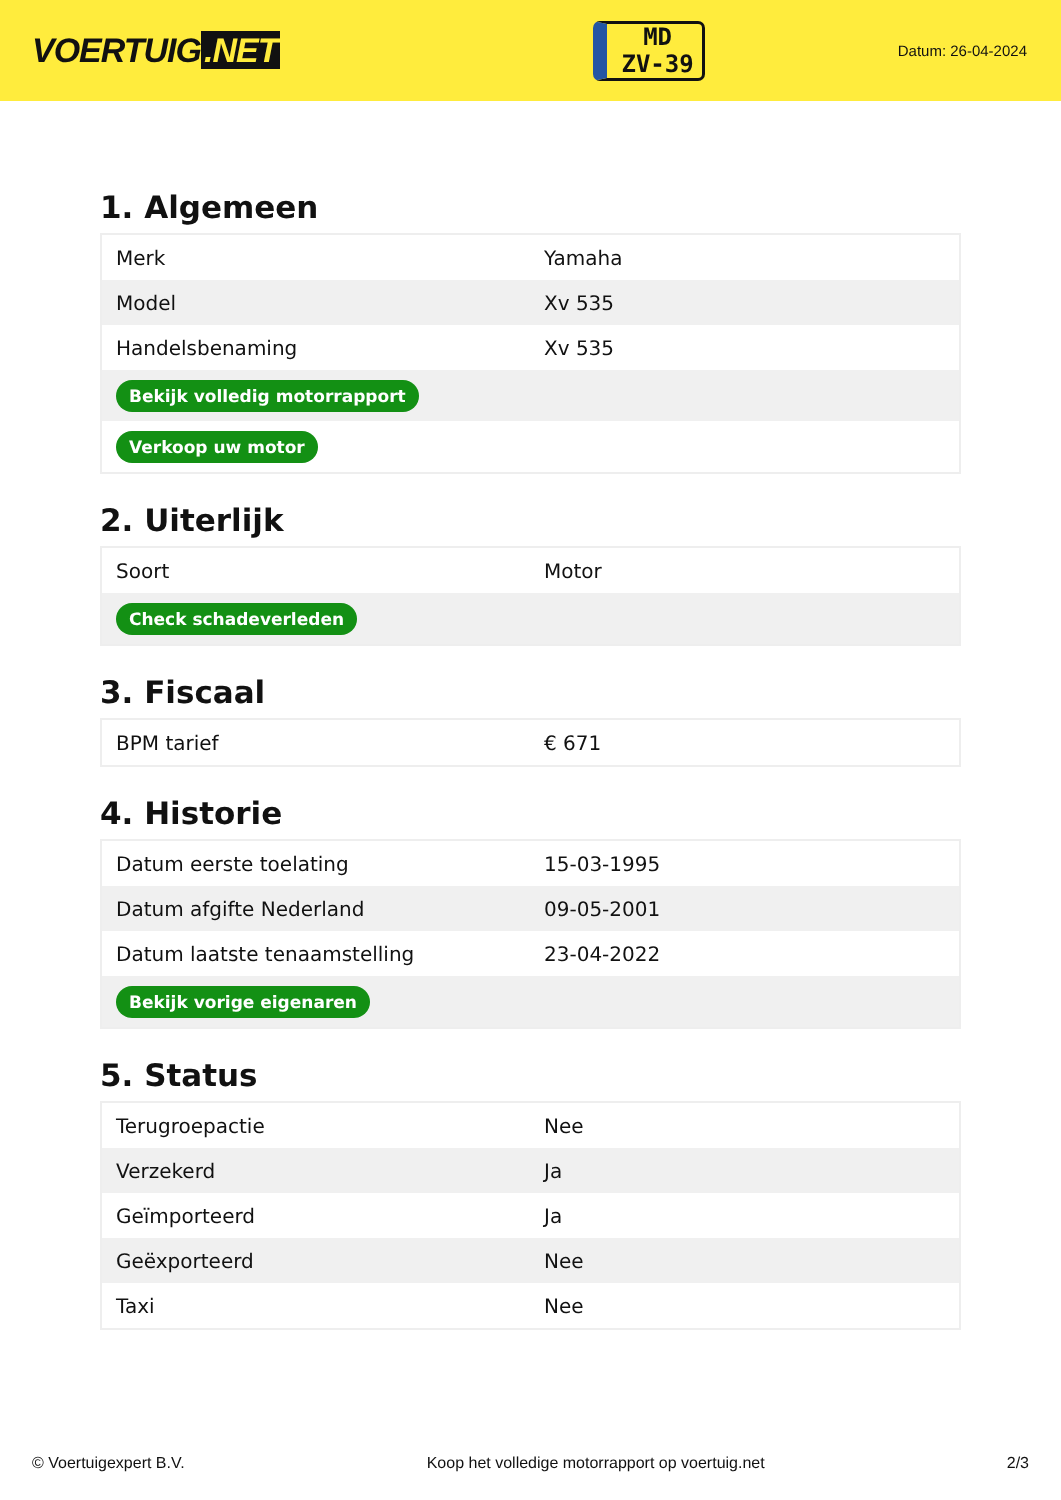VOERTUIG.NET
MD
ZV-39
Datum: 26-04-2024
1. Algemeen
| Merk | Yamaha |
| Model | Xv 535 |
| Handelsbenaming | Xv 535 |
| Bekijk volledig motorrapport | |
| Verkoop uw motor | |
2. Uiterlijk
| Soort | Motor |
| Check schadeverleden | |
3. Fiscaal
| BPM tarief | € 671 |
4. Historie
| Datum eerste toelating | 15-03-1995 |
| Datum afgifte Nederland | 09-05-2001 |
| Datum laatste tenaamstelling | 23-04-2022 |
| Bekijk vorige eigenaren | |
5. Status
| Terugroepactie | Nee |
| Verzekerd | Ja |
| Geïmporteerd | Ja |
| Geëxporteerd | Nee |
| Taxi | Nee |
© Voertuigexpert B.V. Koop het volledige motorrapport op voertuig.net 2/3